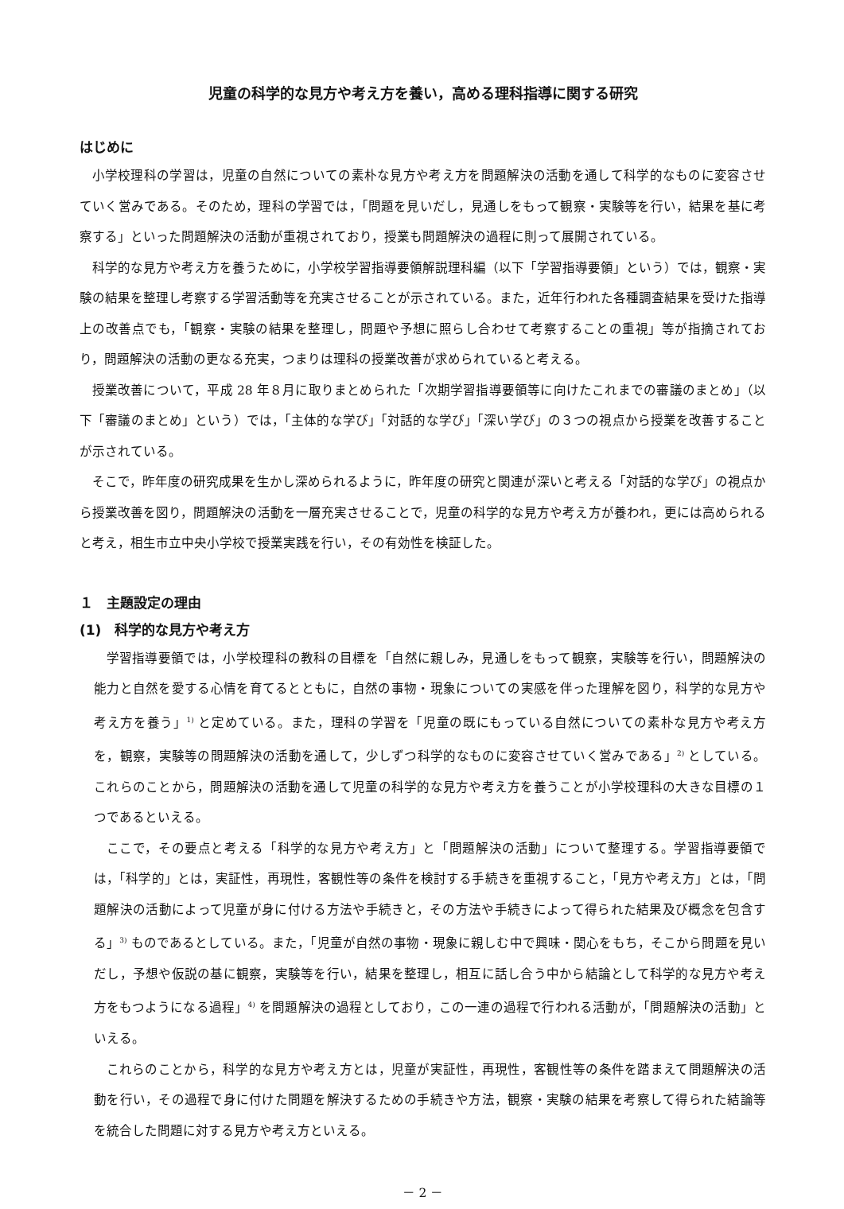児童の科学的な見方や考え方を養い，高める理科指導に関する研究
はじめに
小学校理科の学習は，児童の自然についての素朴な見方や考え方を問題解決の活動を通して科学的なものに変容させていく営みである。そのため，理科の学習では，「問題を見いだし，見通しをもって観察・実験等を行い，結果を基に考察する」といった問題解決の活動が重視されており，授業も問題解決の過程に則って展開されている。
科学的な見方や考え方を養うために，小学校学習指導要領解説理科編（以下「学習指導要領」という）では，観察・実験の結果を整理し考察する学習活動等を充実させることが示されている。また，近年行われた各種調査結果を受けた指導上の改善点でも，「観察・実験の結果を整理し，問題や予想に照らし合わせて考察することの重視」等が指摘されており，問題解決の活動の更なる充実，つまりは理科の授業改善が求められていると考える。
授業改善について，平成 28 年８月に取りまとめられた「次期学習指導要領等に向けたこれまでの審議のまとめ」（以下「審議のまとめ」という）では，「主体的な学び」「対話的な学び」「深い学び」の３つの視点から授業を改善することが示されている。
そこで，昨年度の研究成果を生かし深められるように，昨年度の研究と関連が深いと考える「対話的な学び」の視点から授業改善を図り，問題解決の活動を一層充実させることで，児童の科学的な見方や考え方が養われ，更には高められると考え，相生市立中央小学校で授業実践を行い，その有効性を検証した。
１　主題設定の理由
(1)　科学的な見方や考え方
学習指導要領では，小学校理科の教科の目標を「自然に親しみ，見通しをもって観察，実験等を行い，問題解決の能力と自然を愛する心情を育てるとともに，自然の事物・現象についての実感を伴った理解を図り，科学的な見方や考え方を養う」<sup>1)</sup> と定めている。また，理科の学習を「児童の既にもっている自然についての素朴な見方や考え方を，観察，実験等の問題解決の活動を通して，少しずつ科学的なものに変容させていく営みである」<sup>2)</sup> としている。これらのことから，問題解決の活動を通して児童の科学的な見方や考え方を養うことが小学校理科の大きな目標の１つであるといえる。
ここで，その要点と考える「科学的な見方や考え方」と「問題解決の活動」について整理する。学習指導要領では，「科学的」とは，実証性，再現性，客観性等の条件を検討する手続きを重視すること，「見方や考え方」とは，「問題解決の活動によって児童が身に付ける方法や手続きと，その方法や手続きによって得られた結果及び概念を包含する」<sup>3)</sup> ものであるとしている。また，「児童が自然の事物・現象に親しむ中で興味・関心をもち，そこから問題を見いだし，予想や仮説の基に観察，実験等を行い，結果を整理し，相互に話し合う中から結論として科学的な見方や考え方をもつようになる過程」<sup>4)</sup> を問題解決の過程としており，この一連の過程で行われる活動が，「問題解決の活動」といえる。
これらのことから，科学的な見方や考え方とは，児童が実証性，再現性，客観性等の条件を踏まえて問題解決の活動を行い，その過程で身に付けた問題を解決するための手続きや方法，観察・実験の結果を考察して得られた結論等を統合した問題に対する見方や考え方といえる。
－ 2 －